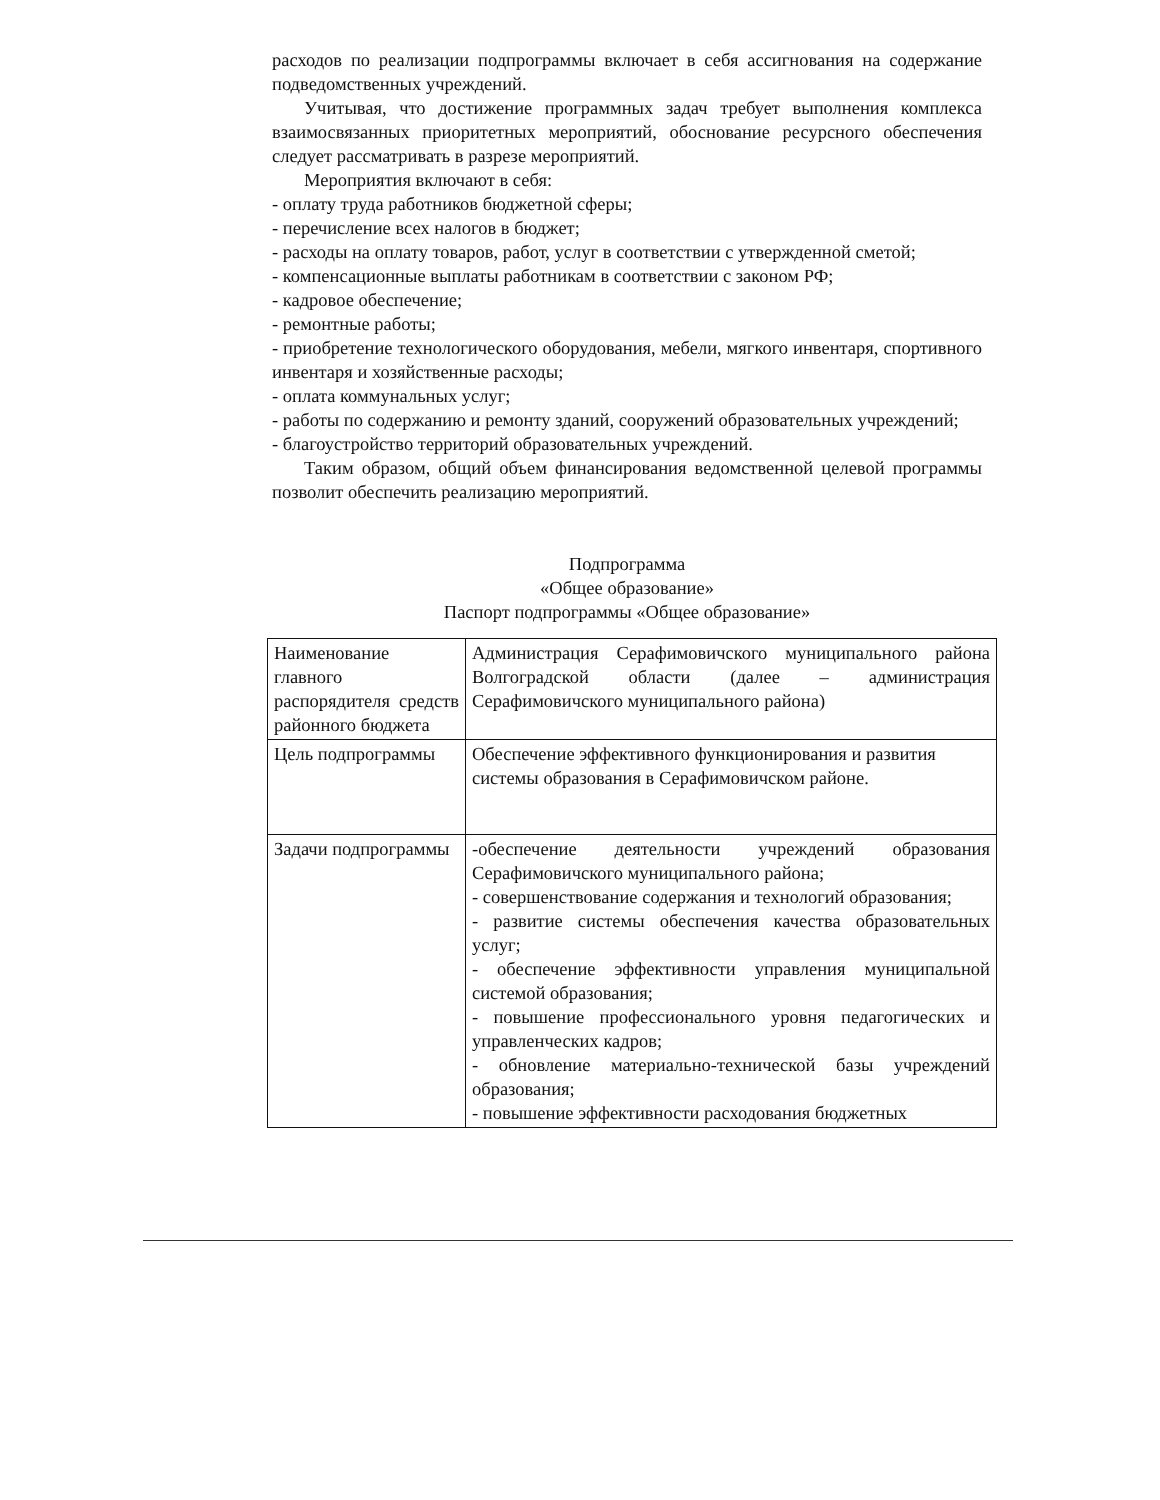расходов по реализации подпрограммы включает в себя ассигнования на содержание подведомственных учреждений.
Учитывая, что достижение программных задач требует выполнения комплекса взаимосвязанных приоритетных мероприятий, обоснование ресурсного обеспечения следует рассматривать в разрезе мероприятий.
Мероприятия включают в себя:
- оплату труда работников бюджетной сферы;
- перечисление всех налогов в бюджет;
- расходы на оплату товаров, работ, услуг в соответствии с утвержденной сметой;
- компенсационные выплаты работникам в соответствии с законом РФ;
- кадровое обеспечение;
- ремонтные работы;
- приобретение технологического оборудования, мебели, мягкого инвентаря, спортивного инвентаря и хозяйственные расходы;
- оплата коммунальных услуг;
- работы по содержанию и ремонту зданий, сооружений образовательных учреждений;
- благоустройство территорий образовательных учреждений.
Таким образом, общий объем финансирования ведомственной целевой программы позволит обеспечить реализацию мероприятий.
Подпрограмма
«Общее образование»
Паспорт подпрограммы «Общее образование»
| Наименование главного распорядителя средств районного бюджета | Администрация Серафимовичского муниципального района Волгоградской области (далее – администрация Серафимовичского муниципального района) |
| Цель подпрограммы | Обеспечение эффективного функционирования и развития системы образования в Серафимовичском районе. |
| Задачи подпрограммы | -обеспечение деятельности учреждений образования Серафимовичского муниципального района; - совершенствование содержания и технологий образования; - развитие системы обеспечения качества образовательных услуг; - обеспечение эффективности управления муниципальной системой образования; - повышение профессионального уровня педагогических и управленческих кадров; - обновление материально-технической базы учреждений образования; - повышение эффективности расходования бюджетных |